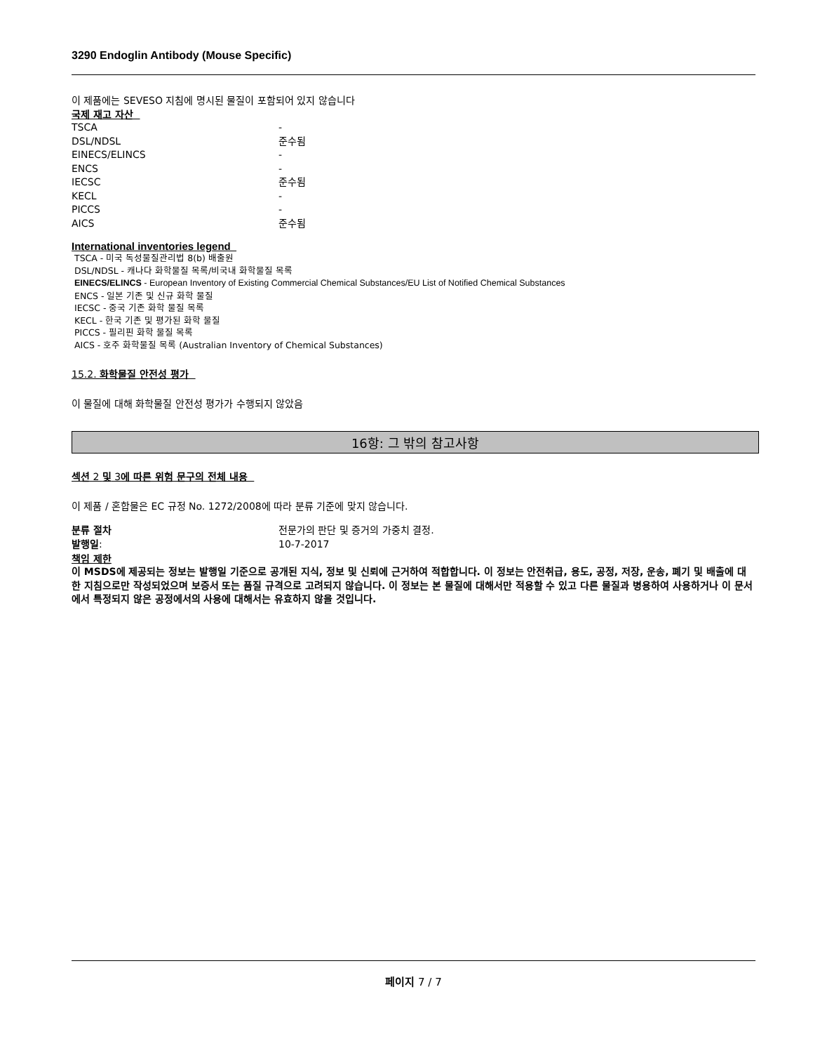3290 Endoglin Antibody (Mouse Specific)
이 제품에는 SEVESO 지침에 명시된 물질이 포함되어 있지 않습니다
국제 재고 자산
| TSCA | - |
| DSL/NDSL | 준수됨 |
| EINECS/ELINCS | - |
| ENCS | - |
| IECSC | 준수됨 |
| KECL | - |
| PICCS | - |
| AICS | 준수됨 |
International inventories legend
TSCA - 미국 독성물질관리법 8(b) 배출원
DSL/NDSL - 캐나다 화학물질 목록/비국내 화학물질 목록
EINECS/ELINCS - European Inventory of Existing Commercial Chemical Substances/EU List of Notified Chemical Substances
ENCS - 일본 기존 및 신규 화학 물질
IECSC - 중국 기존 화학 물질 목록
KECL - 한국 기존 및 평가된 화학 물질
PICCS - 필리핀 화학 물질 목록
AICS - 호주 화학물질 목록 (Australian Inventory of Chemical Substances)
15.2. 화학물질 안전성 평가
이 물질에 대해 화학물질 안전성 평가가 수행되지 않았음
16항: 그 밖의 참고사항
섹션 2 및 3에 따른 위험 문구의 전체 내용
이 제품 / 혼합물은 EC 규정 No. 1272/2008에 따라 분류 기준에 맞지 않습니다.
| 분류 절차 | 전문가의 판단 및 증거의 가중치 결정. |
| 발행일 : | 10-7-2017 |
책임 제한
이 MSDS에 제공되는 정보는 발행일 기준으로 공개된 지식, 정보 및 신뢰에 근거하여 적합합니다. 이 정보는 안전취급, 용도, 공정, 저장, 운송, 폐기 및 배출에 대한 지침으로만 작성되었으며 보증서 또는 품질 규격으로 고려되지 않습니다. 이 정보는 본 물질에 대해서만 적용할 수 있고 다른 물질과 병용하여 사용하거나 이 문서에서 특정되지 않은 공정에서의 사용에 대해서는 유효하지 않을 것입니다.
페이지 7 / 7